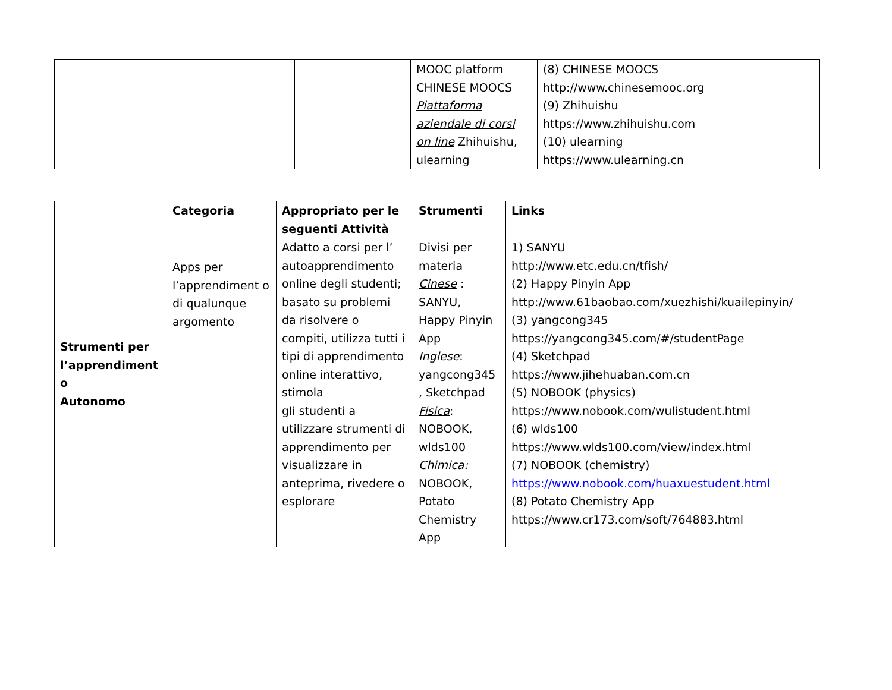| | | | MOOC platform CHINESE MOOCS Piattaforma aziendale di corsi on line Zhihuishu, ulearning | (8) CHINESE MOOCS http://www.chinesemooc.org (9) Zhihuishu https://www.zhihuishu.com (10) ulearning https://www.ulearning.cn |
| Strumenti per l’apprendiment o Autonomo | Categoria | Appropriato per le seguenti Attività | Strumenti | Links |
| | Apps per l’apprendiment o di qualunque argomento | Adatto a corsi per l’ autoapprendimento online degli studenti; basato su problemi da risolvere o compiti, utilizza tutti i tipi di apprendimento online interattivo, stimola gli studenti a utilizzare strumenti di apprendimento per visualizzare in anteprima, rivedere o esplorare | Divisi per materia Cinese : SANYU, Happy Pinyin App Inglese : yangcong345 , Sketchpad Fisica : NOBOOK, wlds100 Chimica: NOBOOK, Potato Chemistry App | 1) SANYU http://www.etc.edu.cn/tfish/ (2) Happy Pinyin App http://www.61baobao.com/xuezhishi/kuailepinyin/ (3) yangcong345 https://yangcong345.com/#/studentPage (4) Sketchpad https://www.jihehuaban.com.cn (5) NOBOOK (physics) https://www.nobook.com/wulistudent.html (6) wlds100 https://www.wlds100.com/view/index.html (7) NOBOOK (chemistry) https://www.nobook.com/huaxuestudent.html (8) Potato Chemistry App https://www.cr173.com/soft/764883.html |